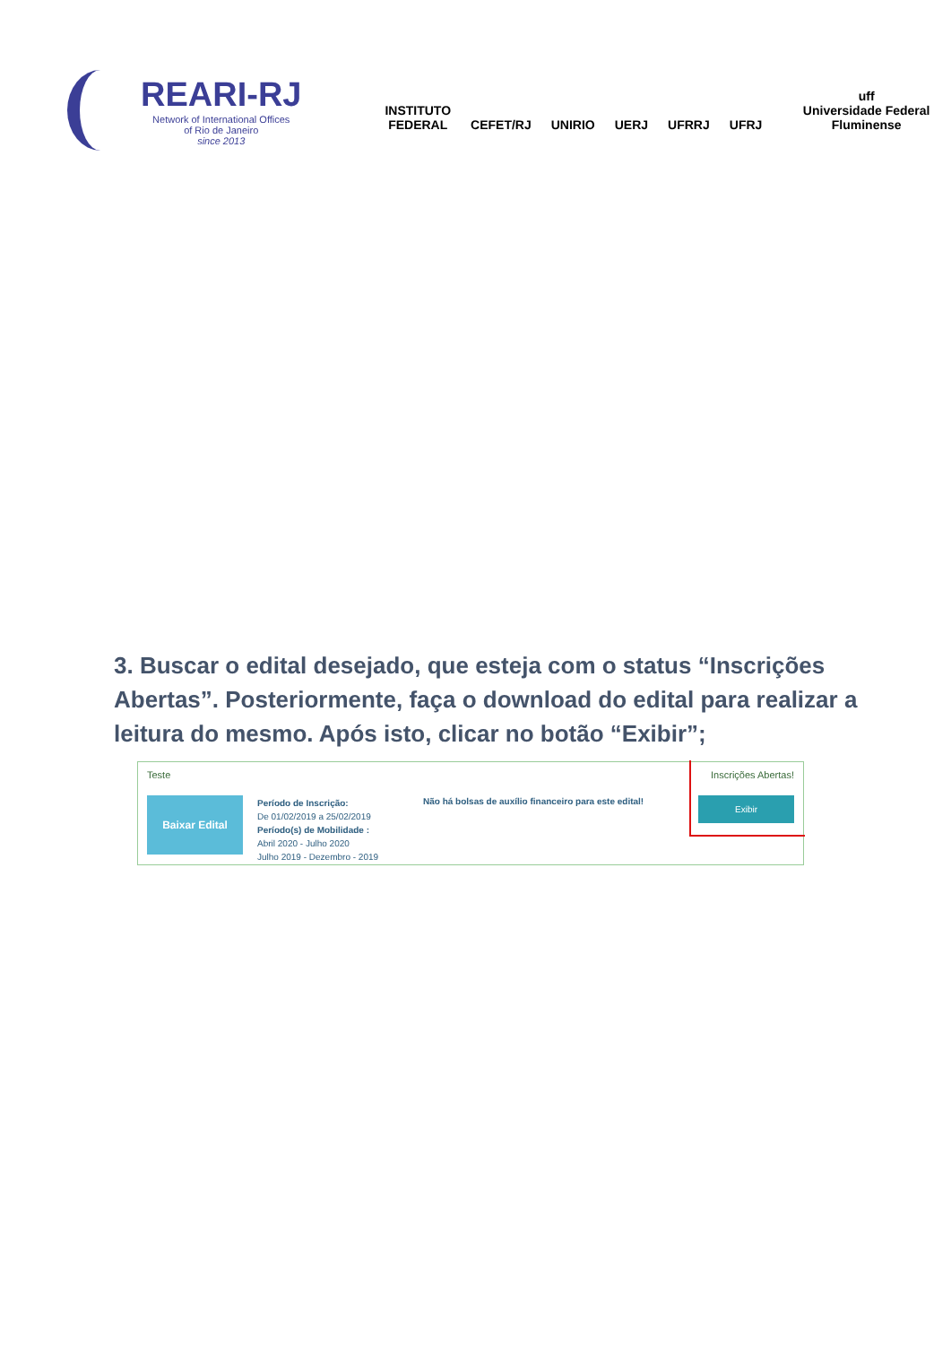REARI-RJ
Network of International Offices
of Rio de Janeiro
since 2013
INSTITUTO
FEDERAL
CEFET/RJ
UNIRIO
UERJ
UFRRJ
UFRJ
uff
Universidade Federal Fluminense
3. Buscar o edital desejado, que esteja com o status “Inscrições Abertas”. Posteriormente, faça o download do edital para realizar a leitura do mesmo. Após isto, clicar no botão “Exibir”;
Teste Inscrições Abertas!
Baixar Edital
Período de Inscrição:
De 01/02/2019 a 25/02/2019
Período(s) de Mobilidade :
Abril 2020 - Julho 2020
Julho 2019 - Dezembro - 2019
Não há bolsas de auxílio financeiro para este edital!
Exibir